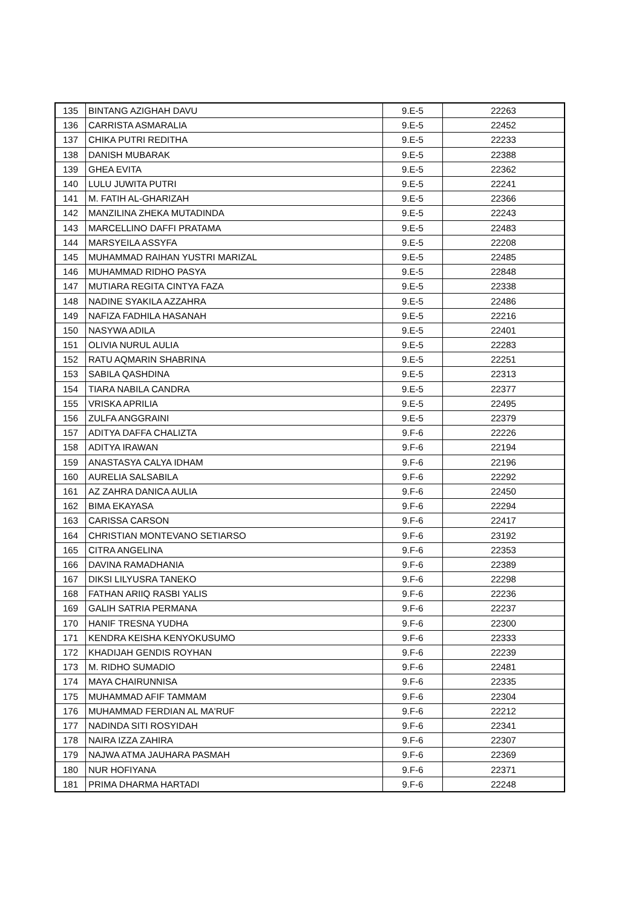| 135 | BINTANG AZIGHAH DAVU | 9.E-5 | 22263 |
| 136 | CARRISTA ASMARALIA | 9.E-5 | 22452 |
| 137 | CHIKA PUTRI REDITHA | 9.E-5 | 22233 |
| 138 | DANISH MUBARAK | 9.E-5 | 22388 |
| 139 | GHEA EVITA | 9.E-5 | 22362 |
| 140 | LULU JUWITA PUTRI | 9.E-5 | 22241 |
| 141 | M. FATIH AL-GHARIZAH | 9.E-5 | 22366 |
| 142 | MANZILINA ZHEKA MUTADINDA | 9.E-5 | 22243 |
| 143 | MARCELLINO DAFFI PRATAMA | 9.E-5 | 22483 |
| 144 | MARSYEILA ASSYFA | 9.E-5 | 22208 |
| 145 | MUHAMMAD RAIHAN YUSTRI MARIZAL | 9.E-5 | 22485 |
| 146 | MUHAMMAD RIDHO PASYA | 9.E-5 | 22848 |
| 147 | MUTIARA REGITA CINTYA FAZA | 9.E-5 | 22338 |
| 148 | NADINE SYAKILA AZZAHRA | 9.E-5 | 22486 |
| 149 | NAFIZA FADHILA HASANAH | 9.E-5 | 22216 |
| 150 | NASYWA ADILA | 9.E-5 | 22401 |
| 151 | OLIVIA NURUL AULIA | 9.E-5 | 22283 |
| 152 | RATU AQMARIN SHABRINA | 9.E-5 | 22251 |
| 153 | SABILA QASHDINA | 9.E-5 | 22313 |
| 154 | TIARA NABILA CANDRA | 9.E-5 | 22377 |
| 155 | VRISKA APRILIA | 9.E-5 | 22495 |
| 156 | ZULFA ANGGRAINI | 9.E-5 | 22379 |
| 157 | ADITYA DAFFA CHALIZTA | 9.F-6 | 22226 |
| 158 | ADITYA IRAWAN | 9.F-6 | 22194 |
| 159 | ANASTASYA CALYA IDHAM | 9.F-6 | 22196 |
| 160 | AURELIA SALSABILA | 9.F-6 | 22292 |
| 161 | AZ ZAHRA DANICA AULIA | 9.F-6 | 22450 |
| 162 | BIMA EKAYASA | 9.F-6 | 22294 |
| 163 | CARISSA CARSON | 9.F-6 | 22417 |
| 164 | CHRISTIAN MONTEVANO SETIARSO | 9.F-6 | 23192 |
| 165 | CITRA ANGELINA | 9.F-6 | 22353 |
| 166 | DAVINA RAMADHANIA | 9.F-6 | 22389 |
| 167 | DIKSI LILYUSRA TANEKO | 9.F-6 | 22298 |
| 168 | FATHAN ARIIQ RASBI YALIS | 9.F-6 | 22236 |
| 169 | GALIH SATRIA PERMANA | 9.F-6 | 22237 |
| 170 | HANIF TRESNA YUDHA | 9.F-6 | 22300 |
| 171 | KENDRA KEISHA KENYOKUSUMO | 9.F-6 | 22333 |
| 172 | KHADIJAH GENDIS ROYHAN | 9.F-6 | 22239 |
| 173 | M. RIDHO SUMADIO | 9.F-6 | 22481 |
| 174 | MAYA CHAIRUNNISA | 9.F-6 | 22335 |
| 175 | MUHAMMAD AFIF TAMMAM | 9.F-6 | 22304 |
| 176 | MUHAMMAD FERDIAN AL MA'RUF | 9.F-6 | 22212 |
| 177 | NADINDA SITI ROSYIDAH | 9.F-6 | 22341 |
| 178 | NAIRA IZZA ZAHIRA | 9.F-6 | 22307 |
| 179 | NAJWA ATMA JAUHARA PASMAH | 9.F-6 | 22369 |
| 180 | NUR HOFIYANA | 9.F-6 | 22371 |
| 181 | PRIMA DHARMA HARTADI | 9.F-6 | 22248 |